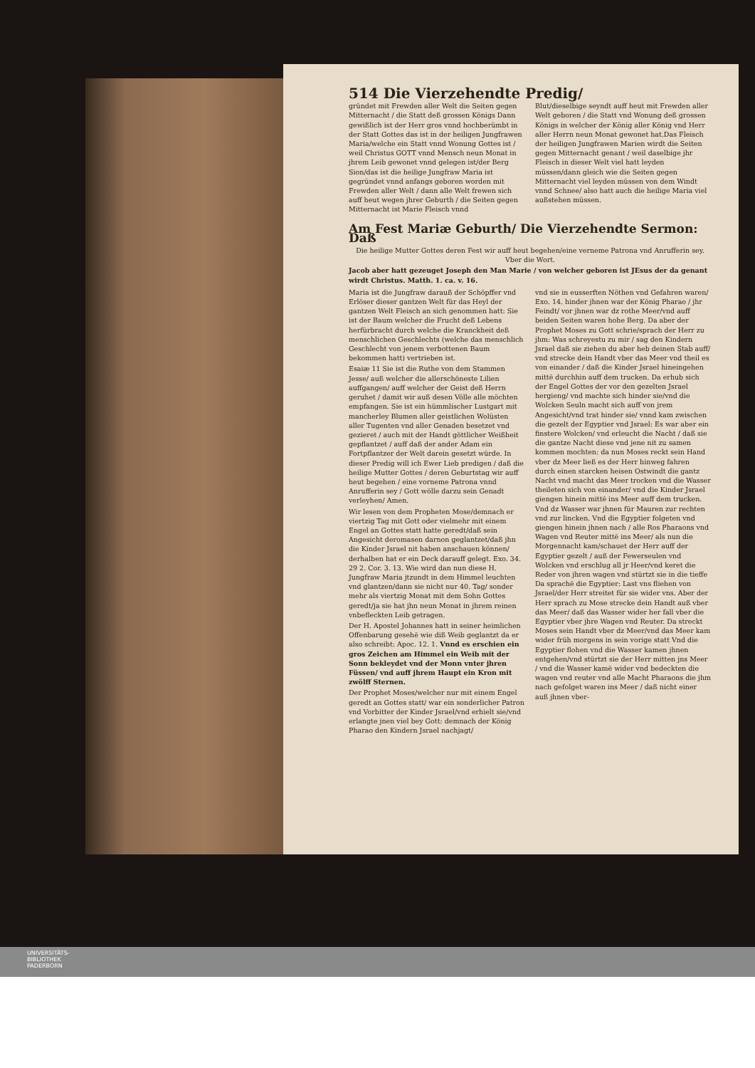514 Die Vierzehendte Predig/
gründet mit Frewden aller Welt die Seiten gegen Mitternacht / die Statt deß grossen Königs Dann gewißlich ist der Herr gros vnnd hochberümbt in der Statt Gottes das ist in der heiligen Jungfrawen Maria/welche ein Statt vnnd Wonung Gottes ist / weil Christus GOTT vnnd Mensch neun Monat in jhrem Leib gewonet vnnd gelegen ist/der Berg Sion/das ist die heilige Jungfraw Maria ist gegründet vnnd anfangs geboren worden mit Frewden aller Welt / dann alle Welt frewen sich auff heut wegen jhrer Geburth / die Seiten gegen Mitternacht ist Marie Fleisch vnnd
Blut/dieselbige seyndt auff heut mit Frewden aller Welt geboren / die Statt vnd Wonung deß grossen Königs in welcher der König aller König vnd Herr aller Herrn neun Monat gewonet hat.Das Fleisch der heiligen Jungfrawen Marien wirdt die Seiten gegen Mitternacht genant / weil daselbige jhr Fleisch in dieser Welt viel hatt leyden müssen/dann gleich wie die Seiten gegen Mitternacht viel leyden müssen von dem Windt vnnd Schnee/ also hatt auch die heilige Maria viel außstehen müssen.
Am Fest Mariæ Geburth/ Die Vierzehendte Sermon: Daß
Die heilige Mutter Gottes deren Fest wir auff heut begehen/eine verneme Patrona vnd Anrufferin sey. Vber die Wort.
Jacob aber hatt gezeuget Joseph den Man Marie / von welcher geboren ist JEsus der da genant wirdt Christus. Matth. 1. ca. v. 16.
Maria ist die Jungfraw darauß der Schöpffer vnd Erlöser dieser gantzen Welt für das Heyl der gantzen Welt Fleisch an sich genommen hatt: Sie ist der Baum welcher die Frucht deß Lebens herfürbracht durch welche die Kranckheit deß menschlichen Geschlechts (welche das menschlich Geschlecht von jenem verbottenen Baum bekommen hatt) vertrieben ist.
Esaiæ 11 Sie ist die Ruthe von dem Stammen Jesse/ auß welcher die allerschöneste Lilien auffgangen/ auff welcher der Geist deß Herrn geruhet / damit wir auß desen Völle alle möchten empfangen. Sie ist ein hümmlischer Lustgart mit mancherley Blumen aller geistlichen Wolüsten aller Tugenten vnd aller Genaden besetzet vnd gezieret / auch mit der Handt göttlicher Weißheit gepflantzet / auff daß der ander Adam ein Fortpflantzer der Welt darein gesetzt würde. In dieser Predig will ich Ewer Lieb predigen / daß die heilige Mutter Gottes / deren Geburtstag wir auff heut begehen / eine vorneme Patrona vnnd Anrufferin sey / Gott wölle darzu sein Genadt verleyhen/ Amen.
Wir lesen von dem Propheten Mose/demnach er viertzig Tag mit Gott oder vielmehr mit einem Engel an Gottes statt hatte geredt/daß sein Angesicht deromasen darnon geglantzet/daß jhn die Kinder Jsrael nit haben anschauen können/ derhalben hat er ein Deck darauff gelegt. Exo. 34. 29 2. Cor. 3. 13. Wie wird dan nun diese H. Jungfraw Maria jtzundt in dem Himmel leuchten vnd glantzen/dann sie nicht nur 40. Tag/ sonder mehr als viertzig Monat mit dem Sohn Gottes geredt/ja sie hat jhn neun Monat in jhrem reinen vnbefleckten Leib getragen.
Der H. Apostel Johannes hatt in seiner heimlichen Offenbarung gesehē wie diß Weib geglantzt da er also schreibt: Apoc. 12. 1. Vnnd es erschien ein gros Zeichen am Himmel ein Weib mit der Sonn bekleydet vnd der Monn vnter jhren Füssen/ vnd auff jhrem Haupt ein Kron mit zwölff Sternen.
Der Prophet Moses/welcher nur mit einem Engel geredt an Gottes statt/ war ein sonderlicher Patron vnd Vorbitter der Kinder Jsrael/vnd erhielt sie/vnd erlangte jnen viel bey Gott: demnach der König Pharao den Kindern Jsrael nachjagt/
vnd sie in eusserften Nöthen vnd Gefahren waren/ Exo. 14. hinder jhnen war der König Pharao / jhr Feindt/ vor jhnen war dz rothe Meer/vnd auff beiden Seiten waren hohe Berg. Da aber der Prophet Moses zu Gott schrie/sprach der Herr zu jhm: Was schreyestu zu mir / sag den Kindern Jsrael daß sie ziehen du aber heb deinen Stab auff/ vnd strecke dein Handt vber das Meer vnd theil es von einander / daß die Kinder Jsrael hineingehen mittē durchhin auff dem trucken. Da erhub sich der Engel Gottes der vor den gezelten Jsrael hergieng/ vnd machte sich hinder sie/vnd die Wolcken Seuln macht sich auff von jrem Angesicht/vnd trat hinder sie/ vnnd kam zwischen die gezelt der Egyptier vnd Jsrael: Es war aber ein finstere Wolcken/ vnd erleucht die Nacht / daß sie die gantze Nacht diese vnd jene nit zu samen kommen mochten: da nun Moses reckt sein Hand vber dz Meer ließ es der Herr hinweg fahren durch einen starcken heisen Ostwindt die gantz Nacht vnd macht das Meer trocken vnd die Wasser theileten sich von einander/ vnd die Kinder Jsrael giengen hinein mittē ins Meer auff dem trucken. Vnd dz Wasser war jhnen für Mauren zur rechten vnd zur lincken. Vnd die Egyptier folgeten vnd giengen hinein jhnen nach / alle Ros Pharaons vnd Wagen vnd Reuter mittē ins Meer/ als nun die Morgennacht kam/schauet der Herr auff der Egyptier gezelt / auß der Fewerseulen vnd Wolcken vnd erschlug all jr Heer/vnd keret die Reder von jhren wagen vnd stürtzt sie in die tieffe Da sprachē die Egyptier: Last vns fliehen von Jsrael/der Herr streitet für sie wider vns. Aber der Herr sprach zu Mose strecke dein Handt auß vber das Meer/ daß das Wasser wider her fall vber die Egyptier vber jhre Wagen vnd Reuter. Da streckt Moses sein Handt vber dz Meer/vnd das Meer kam wider früh morgens in sein vorige statt Vnd die Egyptier flohen vnd die Wasser kamen jhnen entgehen/vnd stürtzt sie der Herr mitten jns Meer / vnd die Wasser kamē wider vnd bedeckten die wagen vnd reuter vnd alle Macht Pharaons die jhm nach gefolget waren ins Meer / daß nicht einer auß jhnen vber-
UNIVERSITÄTS-
BIBLIOTHEK
PADERBORN